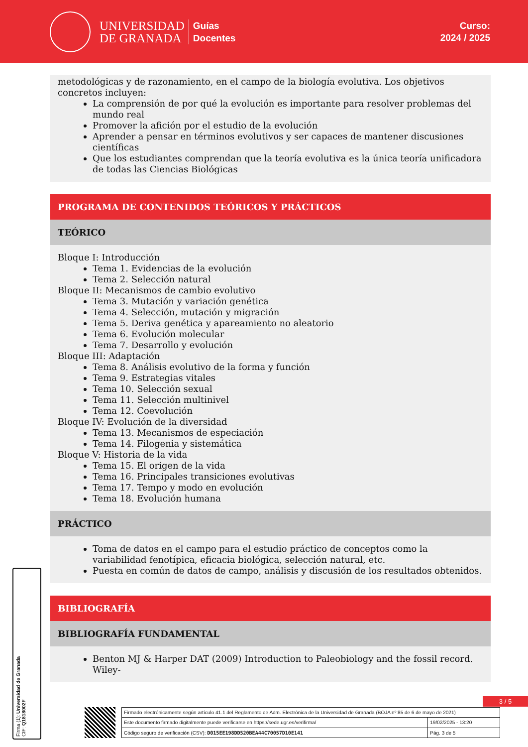UNIVERSIDAD
DE GRANADA
Guías
Docentes
Curso:
2024 / 2025
metodológicas y de razonamiento, en el campo de la biología evolutiva. Los objetivos concretos incluyen:
La comprensión de por qué la evolución es importante para resolver problemas del mundo real
Promover la afición por el estudio de la evolución
Aprender a pensar en términos evolutivos y ser capaces de mantener discusiones científicas
Que los estudiantes comprendan que la teoría evolutiva es la única teoría unificadora de todas las Ciencias Biológicas
PROGRAMA DE CONTENIDOS TEÓRICOS Y PRÁCTICOS
TEÓRICO
Bloque I: Introducción
Tema 1. Evidencias de la evolución
Tema 2. Selección natural
Bloque II: Mecanismos de cambio evolutivo
Tema 3. Mutación y variación genética
Tema 4. Selección, mutación y migración
Tema 5. Deriva genética y apareamiento no aleatorio
Tema 6. Evolución molecular
Tema 7. Desarrollo y evolución
Bloque III: Adaptación
Tema 8. Análisis evolutivo de la forma y función
Tema 9. Estrategias vitales
Tema 10. Selección sexual
Tema 11. Selección multinivel
Tema 12. Coevolución
Bloque IV: Evolución de la diversidad
Tema 13. Mecanismos de especiación
Tema 14. Filogenia y sistemática
Bloque V: Historia de la vida
Tema 15. El origen de la vida
Tema 16. Principales transiciones evolutivas
Tema 17. Tempo y modo en evolución
Tema 18. Evolución humana
PRÁCTICO
Toma de datos en el campo para el estudio práctico de conceptos como la variabilidad fenotípica, eficacia biológica, selección natural, etc.
Puesta en común de datos de campo, análisis y discusión de los resultados obtenidos.
BIBLIOGRAFÍA
BIBLIOGRAFÍA FUNDAMENTAL
Benton MJ & Harper DAT (2009) Introduction to Paleobiology and the fossil record. Wiley-
Firma (1): Universidad de Granada
CIF: Q1818002F
3 / 5
| Firmado electrónicamente según artículo 41.1 del Reglamento de Adm. Electrónica de la Universidad de Granada (BOJA nº 85 de 6 de mayo de 2021) | |
| Este documento firmado digitalmente puede verificarse en https://sede.ugr.es/verifirma/ | 19/02/2025 - 13:20 |
| Código seguro de verificación (CSV): D015EE198DD520BEA44C70057D10E141 | Pág. 3 de 5 |